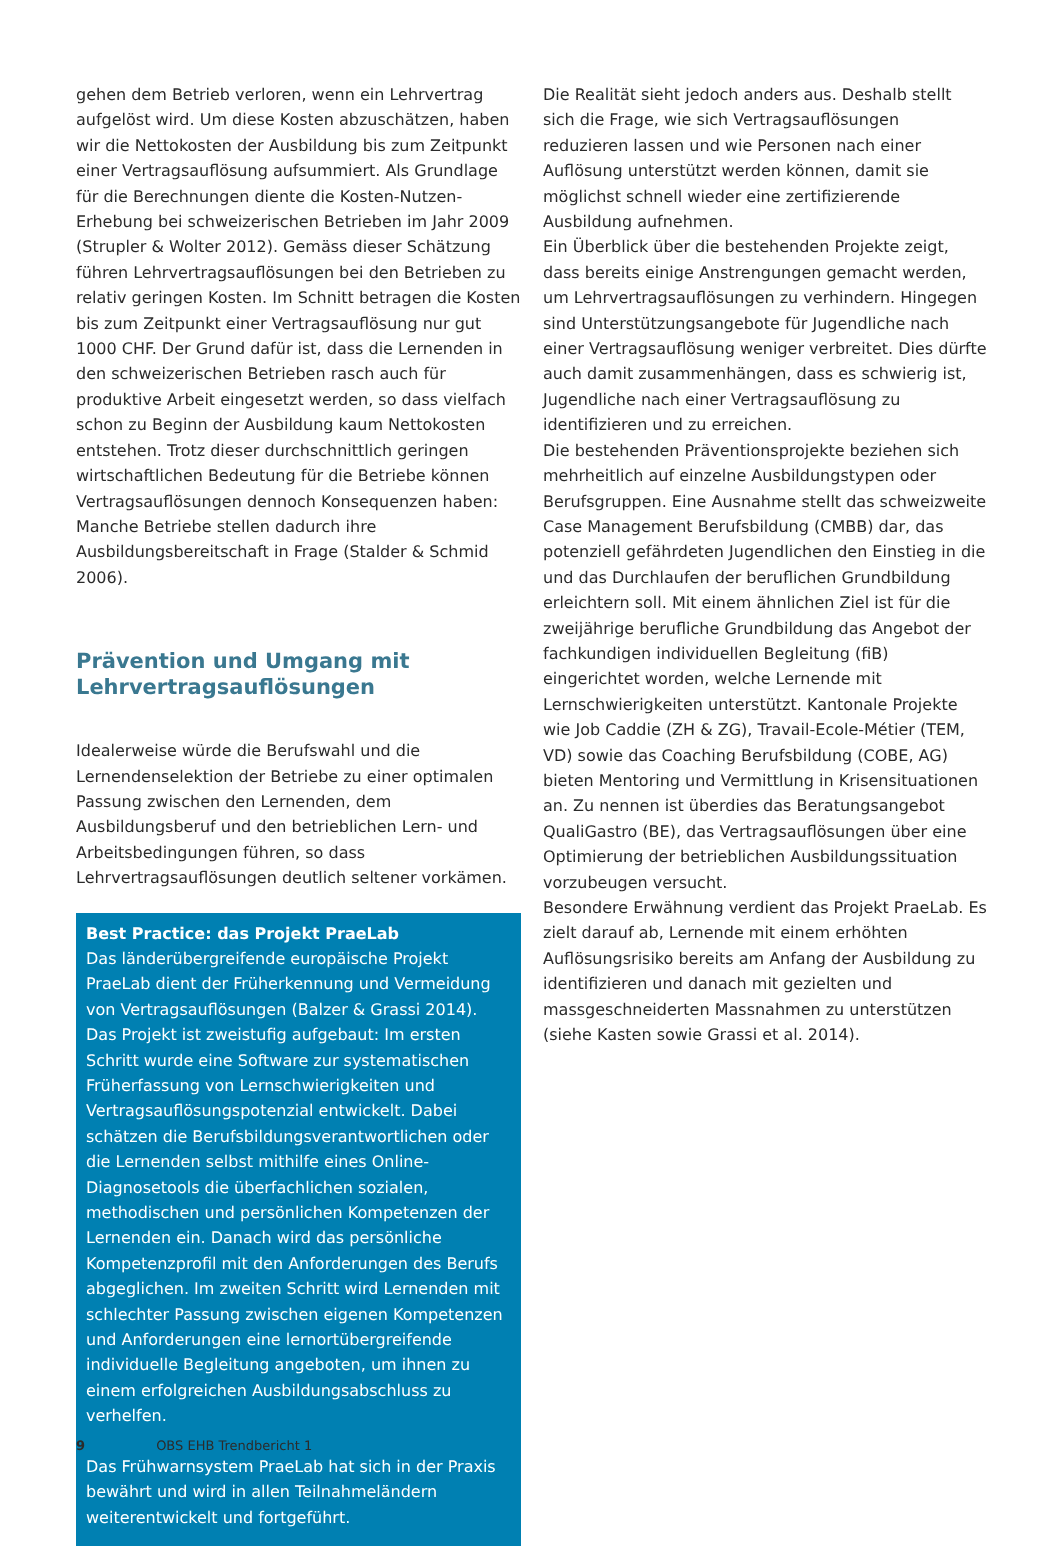gehen dem Betrieb verloren, wenn ein Lehrvertrag aufgelöst wird. Um diese Kosten abzuschätzen, haben wir die Nettokosten der Ausbildung bis zum Zeitpunkt einer Vertragsauflösung aufsummiert. Als Grundlage für die Berechnungen diente die Kosten-Nutzen-Erhebung bei schweizerischen Betrieben im Jahr 2009 (Strupler & Wolter 2012). Gemäss dieser Schätzung führen Lehrvertragsauflösungen bei den Betrieben zu relativ geringen Kosten. Im Schnitt betragen die Kosten bis zum Zeitpunkt einer Vertragsauflösung nur gut 1000 CHF. Der Grund dafür ist, dass die Lernenden in den schweizerischen Betrieben rasch auch für produktive Arbeit eingesetzt werden, so dass vielfach schon zu Beginn der Ausbildung kaum Nettokosten entstehen. Trotz dieser durchschnittlich geringen wirtschaftlichen Bedeutung für die Betriebe können Vertragsauflösungen dennoch Konsequenzen haben: Manche Betriebe stellen dadurch ihre Ausbildungsbereitschaft in Frage (Stalder & Schmid 2006).
Prävention und Umgang mit Lehrvertrags­auflösungen
Idealerweise würde die Berufswahl und die Lernendenselektion der Betriebe zu einer optimalen Passung zwischen den Lernenden, dem Ausbildungsberuf und den betrieblichen Lern- und Arbeitsbedingungen führen, so dass Lehrvertragsauflösungen deutlich seltener vorkämen.
Best Practice: das Projekt PraeLab
Das länderübergreifende europäische Projekt PraeLab dient der Früherkennung und Vermeidung von Vertragsauflösungen (Balzer & Grassi 2014). Das Projekt ist zweistufig aufgebaut: Im ersten Schritt wurde eine Software zur systematischen Früherfassung von Lernschwierigkeiten und Vertragsauflösungspotenzial entwickelt. Dabei schätzen die Berufsbildungsverantwortlichen oder die Lernenden selbst mithilfe eines Online-Diagnosetools die überfachlichen sozialen, methodischen und persönlichen Kompetenzen der Lernenden ein. Danach wird das persönliche Kompetenzprofil mit den Anforderungen des Berufs abgeglichen. Im zweiten Schritt wird Lernenden mit schlechter Passung zwischen eigenen Kompetenzen und Anforderungen eine lernortübergreifende individuelle Begleitung angeboten, um ihnen zu einem erfolgreichen Ausbildungsabschluss zu verhelfen.
Das Frühwarnsystem PraeLab hat sich in der Praxis bewährt und wird in allen Teilnahmeländern weiterentwickelt und fortgeführt.
Die Realität sieht jedoch anders aus. Deshalb stellt sich die Frage, wie sich Vertragsauflösungen reduzieren lassen und wie Personen nach einer Auflösung unterstützt werden können, damit sie möglichst schnell wieder eine zertifizierende Ausbildung aufnehmen.
Ein Überblick über die bestehenden Projekte zeigt, dass bereits einige Anstrengungen gemacht werden, um Lehrvertragsauflösungen zu verhindern. Hingegen sind Unterstützungsangebote für Jugendliche nach einer Vertragsauflösung weniger verbreitet. Dies dürfte auch damit zusammenhängen, dass es schwierig ist, Jugendliche nach einer Vertragsauflösung zu identifizieren und zu erreichen.
Die bestehenden Präventionsprojekte beziehen sich mehrheitlich auf einzelne Ausbildungstypen oder Berufsgruppen. Eine Ausnahme stellt das schweizweite Case Management Berufsbildung (CMBB) dar, das potenziell gefährdeten Jugendlichen den Einstieg in die und das Durchlaufen der beruflichen Grundbildung erleichtern soll. Mit einem ähnlichen Ziel ist für die zweijährige berufliche Grundbildung das Angebot der fachkundigen individuellen Begleitung (fiB) eingerichtet worden, welche Lernende mit Lernschwierigkeiten unterstützt. Kantonale Projekte wie Job Caddie (ZH & ZG), Travail-Ecole-Métier (TEM, VD) sowie das Coaching Berufsbildung (COBE, AG) bieten Mentoring und Vermittlung in Krisensituationen an. Zu nennen ist überdies das Beratungsangebot QualiGastro (BE), das Vertragsauflösungen über eine Optimierung der betrieblichen Ausbildungssituation vorzubeugen versucht.
Besondere Erwähnung verdient das Projekt PraeLab. Es zielt darauf ab, Lernende mit einem erhöhten Auflösungsrisiko bereits am Anfang der Ausbildung zu identifizieren und danach mit gezielten und massgeschneiderten Massnahmen zu unterstützen (siehe Kasten sowie Grassi et al. 2014).
9 OBS EHB Trendbericht 1